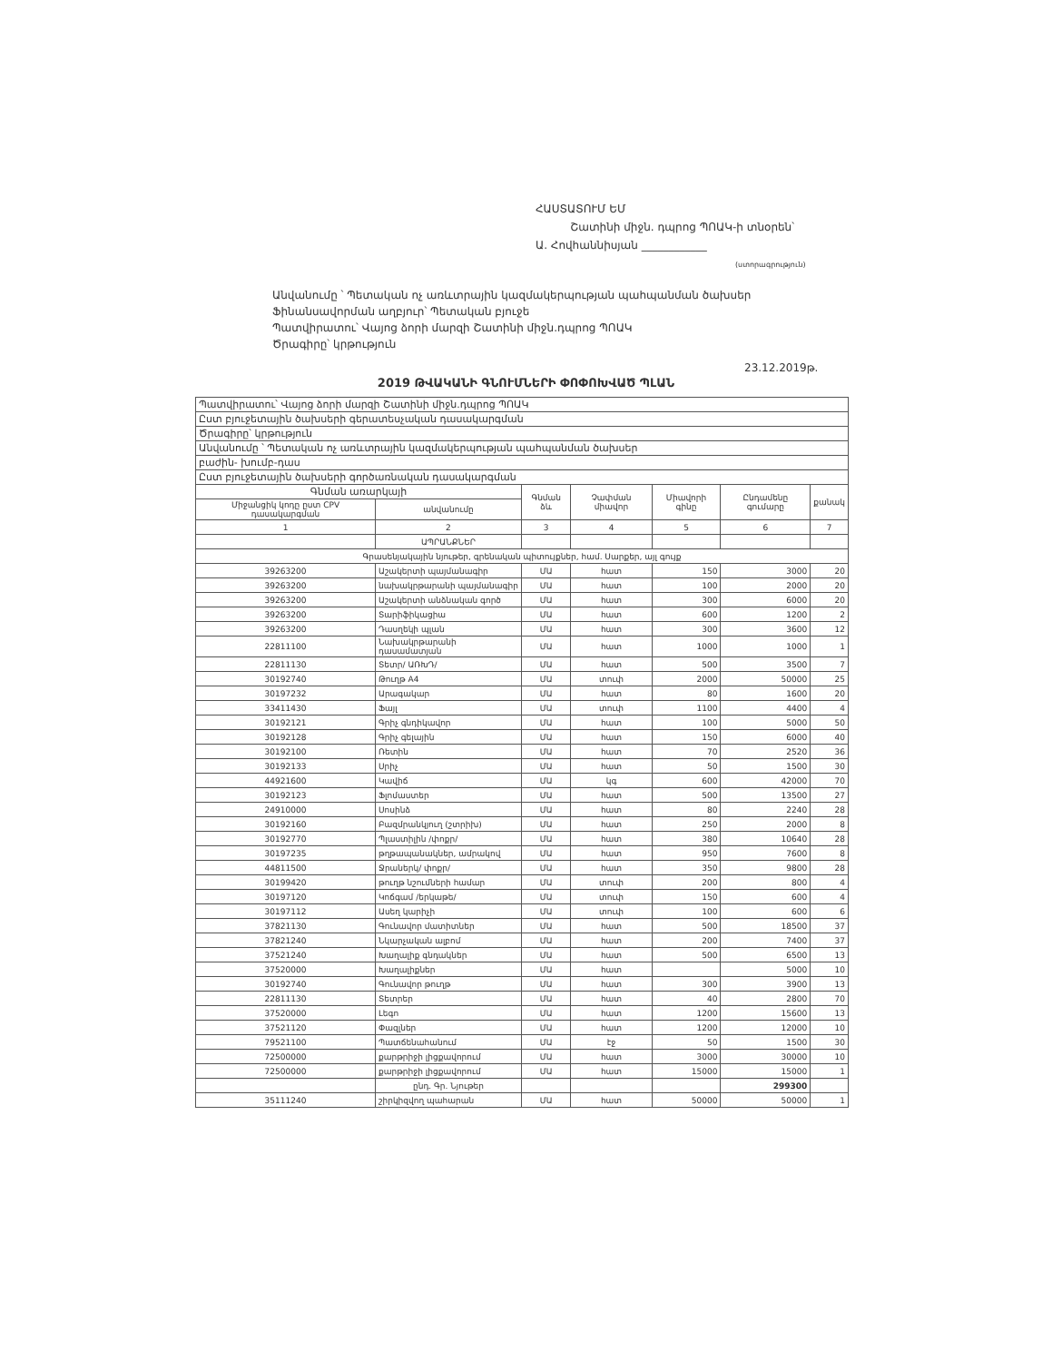ՀԱՍՏԱՏՈՒՄ ԵՄ
Շատինի միջն. դպրոց ՊՈԱԿ-ի տնօրեն՝
Ա. Հովհաննիսյան ____________
(ստորագրություն)
Անվանումը ՝ Պետական ոչ առևտրային կազմակերպության պահպանման ծախսեր
Ֆինանսավորման աղբյուր՝ Պետական բյուջե
Պատվիրատու՝ Վայոց ձորի մարզի Շատինի միջն.դպրոց ՊՈԱԿ
Ծրագիրը՝ կրթություն
23.12.2019թ.
2019 ԹՎԱԿԱՆԻ ԳՆՈՒՄՆԵՐԻ ՓՈՓՈԽՎԱԾ ՊԼԱՆ
| Պատվիրատու՝ Վայոց ձորի մարզի Շատինի միջն.դպրոց ՊՈԱԿ | | | | | | |
| Ըստ բյուջետային ծախսերի գերատեսչական դասակարգման | | | | | | |
| Ծրագիրը՝ կրթություն | | | | | | |
| Անվանումը ՝ Պետական ոչ առևտրային կազմակերպության պահպանման ծախսեր | | | | | | |
| բաժին- խումբ-դաս | | | | | | |
| Ըստ բյուջետային ծախսերի գործառնական դասակարգման | | | | | | |
| Գնման առարկայի | | Գնման ձև | Չափման միավոր | Միավորի գինը | Ընդամենը գումարը | քանակ |
| Միջանցիկ կոդը ըստ CPV դասակարգման | անվանումը | | | | | |
| 1 | 2 | 3 | 4 | 5 | 6 | 7 |
| | ԱՊՐԱՆՔՆԵՐ | | | | | |
| Գրասենյակային նյութեր, գրենական պիտույքներ, համ. Սարքեր, այլ գույք | | | | | | |
| 39263200 | Աշակերտի պայմանագիր | ՄԱ | հատ | 150 | 3000 | 20 |
| 39263200 | նախակրթարանի պայմանագիր | ՄԱ | հատ | 100 | 2000 | 20 |
| 39263200 | Աշակերտի անձնական գործ | ՄԱ | հատ | 300 | 6000 | 20 |
| 39263200 | Տարիֆիկացիա | ՄԱ | հատ | 600 | 1200 | 2 |
| 39263200 | Դասղեկի պլան | ՄԱ | հատ | 300 | 3600 | 12 |
| 22811100 | Նախակրթարանի դասամատյան | ՄԱ | հատ | 1000 | 1000 | 1 |
| 22811130 | Տետր/ ԱՌԽԴ/ | ՄԱ | հատ | 500 | 3500 | 7 |
| 30192740 | Թուղթ A4 | ՄԱ | տուփ | 2000 | 50000 | 25 |
| 30197232 | Արագակար | ՄԱ | հատ | 80 | 1600 | 20 |
| 33411430 | Ֆայլ | ՄԱ | տուփ | 1100 | 4400 | 4 |
| 30192121 | Գրիչ գնդիկավոր | ՄԱ | հատ | 100 | 5000 | 50 |
| 30192128 | Գրիչ գելային | ՄԱ | հատ | 150 | 6000 | 40 |
| 30192100 | Ռետին | ՄԱ | հատ | 70 | 2520 | 36 |
| 30192133 | Սրիչ | ՄԱ | հատ | 50 | 1500 | 30 |
| 44921600 | Կավիճ | ՄԱ | կգ | 600 | 42000 | 70 |
| 30192123 | Ֆլոմաստեր | ՄԱ | հատ | 500 | 13500 | 27 |
| 24910000 | Սոսինձ | ՄԱ | հատ | 80 | 2240 | 28 |
| 30192160 | Բազմրանկյուղ (շտրիխ) | ՄԱ | հատ | 250 | 2000 | 8 |
| 30192770 | Պլաստիլին /փոքր/ | ՄԱ | հատ | 380 | 10640 | 28 |
| 30197235 | թղթապանակներ, ամրակով | ՄԱ | հատ | 950 | 7600 | 8 |
| 44811500 | Ջրաներկ/ փոքր/ | ՄԱ | հատ | 350 | 9800 | 28 |
| 30199420 | թուղթ նշումների համար | ՄԱ | տուփ | 200 | 800 | 4 |
| 30197120 | Կոճգամ /երկաթե/ | ՄԱ | տուփ | 150 | 600 | 4 |
| 30197112 | Ասեղ կարիչի | ՄԱ | տուփ | 100 | 600 | 6 |
| 37821130 | Գունավոր մատիտներ | ՄԱ | հատ | 500 | 18500 | 37 |
| 37821240 | Նկարչական ալբոմ | ՄԱ | հատ | 200 | 7400 | 37 |
| 37521240 | Խաղալիք գնդակներ | ՄԱ | հատ | 500 | 6500 | 13 |
| 37520000 | Խաղալիքներ | ՄԱ | հատ | | 5000 | 10 |
| 30192740 | Գունավոր թուղթ | ՄԱ | հատ | 300 | 3900 | 13 |
| 22811130 | Տետրեր | ՄԱ | հատ | 40 | 2800 | 70 |
| 37520000 | Լեգո | ՄԱ | հատ | 1200 | 15600 | 13 |
| 37521120 | Փազլներ | ՄԱ | հատ | 1200 | 12000 | 10 |
| 79521100 | Պատճենահանում | ՄԱ | էջ | 50 | 1500 | 30 |
| 72500000 | քարթրիջի լիցքավորում | ՄԱ | հատ | 3000 | 30000 | 10 |
| 72500000 | քարթրիջի լիցքավորում | ՄԱ | հատ | 15000 | 15000 | 1 |
| | ընդ. Գր. Նյութեր | | | | 299300 | |
| 35111240 | շիրկիզվող պահարան | ՄԱ | հատ | 50000 | 50000 | 1 |